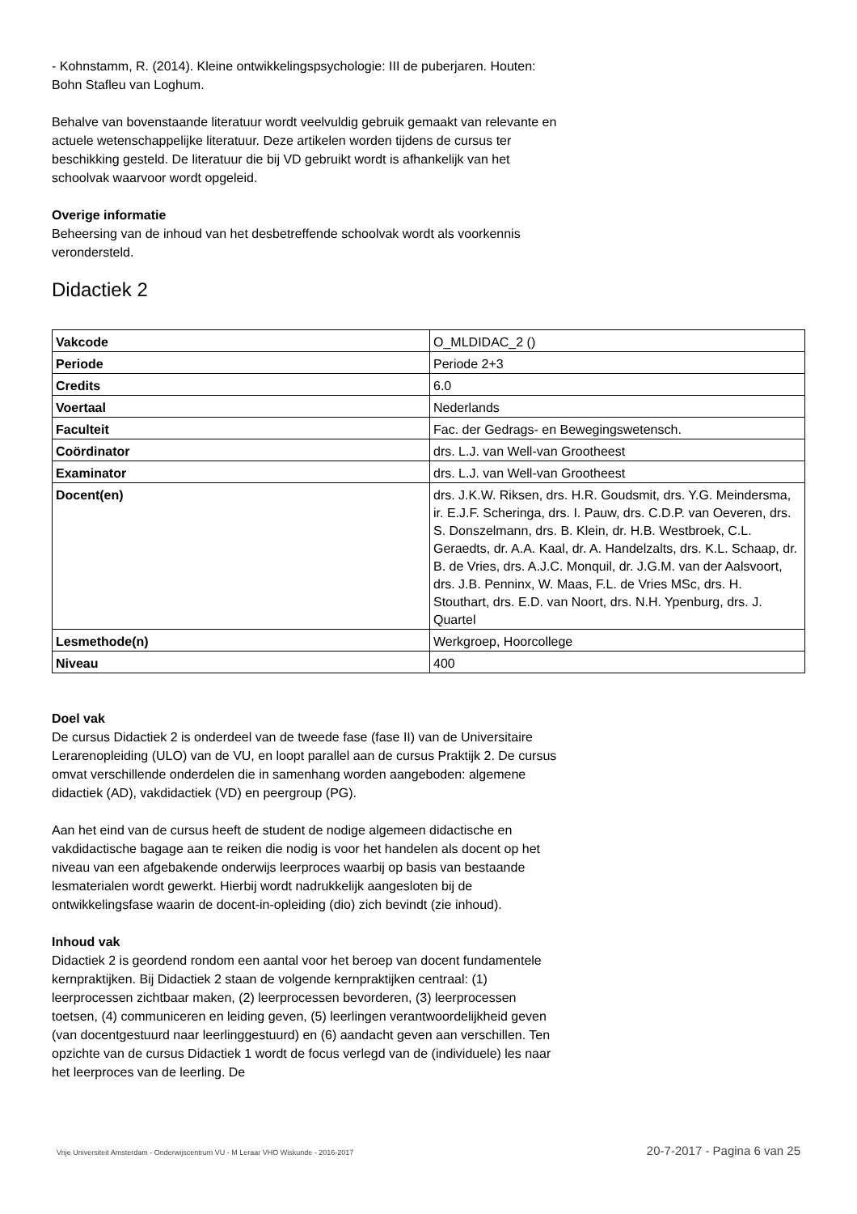- Kohnstamm, R. (2014). Kleine ontwikkelingspsychologie: III de puberjaren. Houten: Bohn Stafleu van Loghum.
Behalve van bovenstaande literatuur wordt veelvuldig gebruik gemaakt van relevante en actuele wetenschappelijke literatuur. Deze artikelen worden tijdens de cursus ter beschikking gesteld. De literatuur die bij VD gebruikt wordt is afhankelijk van het schoolvak waarvoor wordt opgeleid.
Overige informatie
Beheersing van de inhoud van het desbetreffende schoolvak wordt als voorkennis verondersteld.
Didactiek 2
| Vakcode | O_MLDIDAC_2 () |
| Periode | Periode 2+3 |
| Credits | 6.0 |
| Voertaal | Nederlands |
| Faculteit | Fac. der Gedrags- en Bewegingswetensch. |
| Coördinator | drs. L.J. van Well-van Grootheest |
| Examinator | drs. L.J. van Well-van Grootheest |
| Docent(en) | drs. J.K.W. Riksen, drs. H.R. Goudsmit, drs. Y.G. Meindersma, ir. E.J.F. Scheringa, drs. I. Pauw, drs. C.D.P. van Oeveren, drs. S. Donszelmann, drs. B. Klein, dr. H.B. Westbroek, C.L. Geraedts, dr. A.A. Kaal, dr. A. Handelzalts, drs. K.L. Schaap, dr. B. de Vries, drs. A.J.C. Monquil, dr. J.G.M. van der Aalsvoort, drs. J.B. Penninx, W. Maas, F.L. de Vries MSc, drs. H. Stouthart, drs. E.D. van Noort, drs. N.H. Ypenburg, drs. J. Quartel |
| Lesmethode(n) | Werkgroep, Hoorcollege |
| Niveau | 400 |
Doel vak
De cursus Didactiek 2 is onderdeel van de tweede fase (fase II) van de Universitaire Lerarenopleiding (ULO) van de VU, en loopt parallel aan de cursus Praktijk 2. De cursus omvat verschillende onderdelen die in samenhang worden aangeboden: algemene didactiek (AD), vakdidactiek (VD) en peergroup (PG).
Aan het eind van de cursus heeft de student de nodige algemeen didactische en vakdidactische bagage aan te reiken die nodig is voor het handelen als docent op het niveau van een afgebakende onderwijs leerproces waarbij op basis van bestaande lesmaterialen wordt gewerkt. Hierbij wordt nadrukkelijk aangesloten bij de ontwikkelingsfase waarin de docent-in-opleiding (dio) zich bevindt (zie inhoud).
Inhoud vak
Didactiek 2 is geordend rondom een aantal voor het beroep van docent fundamentele kernpraktijken. Bij Didactiek 2 staan de volgende kernpraktijken centraal: (1) leerprocessen zichtbaar maken, (2) leerprocessen bevorderen, (3) leerprocessen toetsen, (4) communiceren en leiding geven, (5) leerlingen verantwoordelijkheid geven (van docentgestuurd naar leerlinggestuurd) en (6) aandacht geven aan verschillen. Ten opzichte van de cursus Didactiek 1 wordt de focus verlegd van de (individuele) les naar het leerproces van de leerling. De
Vrije Universiteit Amsterdam - Onderwijscentrum VU - M Leraar VHO Wiskunde - 2016-2017 20-7-2017 - Pagina 6 van 25